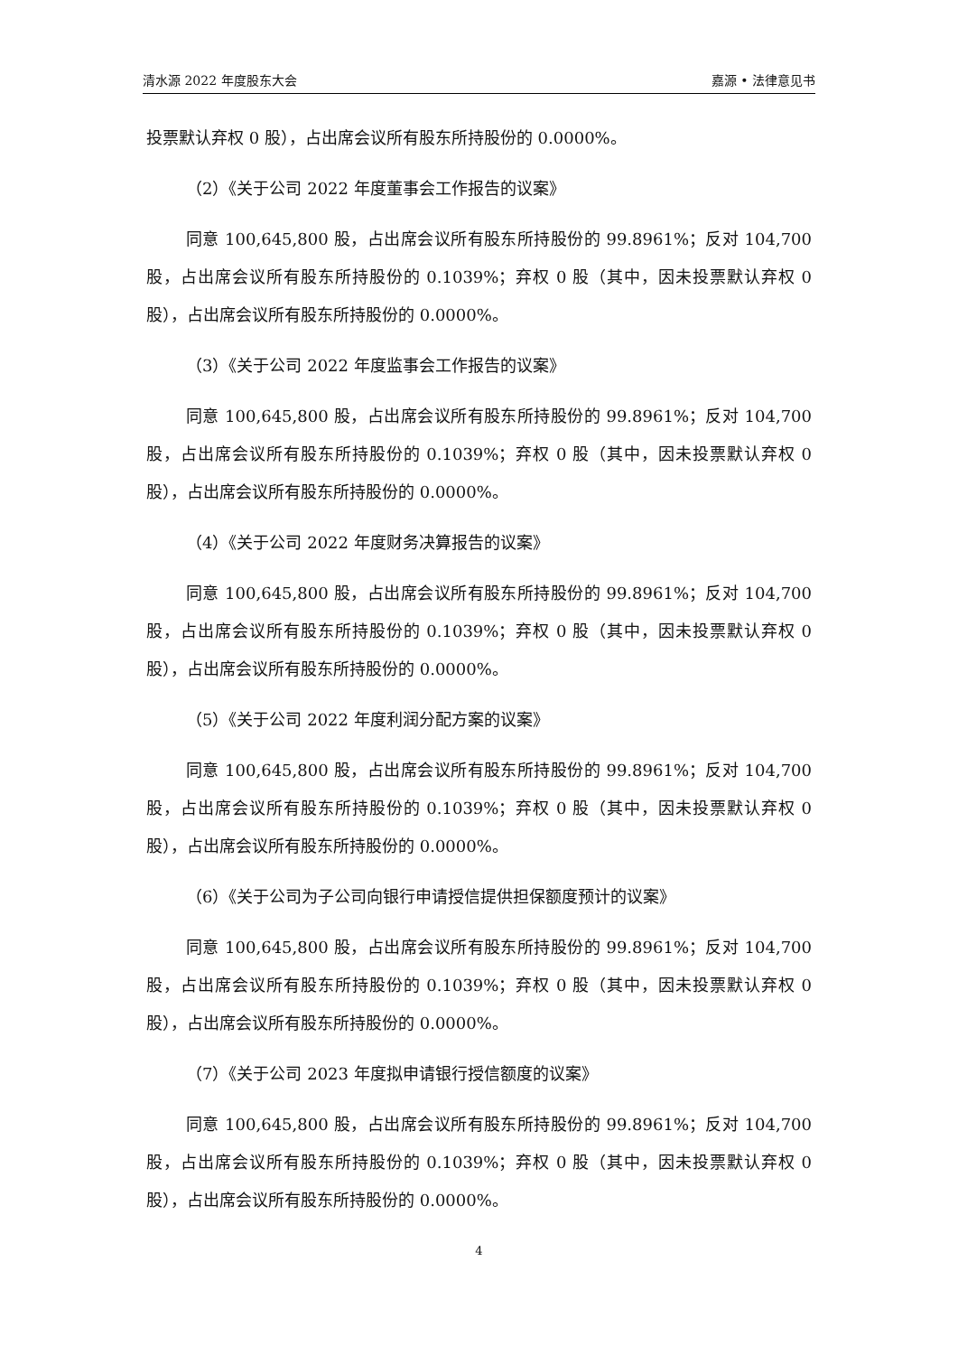清水源 2022 年度股东大会 嘉源 • 法律意见书
投票默认弃权 0 股），占出席会议所有股东所持股份的 0.0000%。
（2）《关于公司 2022 年度董事会工作报告的议案》
同意 100,645,800 股，占出席会议所有股东所持股份的 99.8961%；反对 104,700 股，占出席会议所有股东所持股份的 0.1039%；弃权 0 股（其中，因未投票默认弃权 0 股），占出席会议所有股东所持股份的 0.0000%。
（3）《关于公司 2022 年度监事会工作报告的议案》
同意 100,645,800 股，占出席会议所有股东所持股份的 99.8961%；反对 104,700 股，占出席会议所有股东所持股份的 0.1039%；弃权 0 股（其中，因未投票默认弃权 0 股），占出席会议所有股东所持股份的 0.0000%。
（4）《关于公司 2022 年度财务决算报告的议案》
同意 100,645,800 股，占出席会议所有股东所持股份的 99.8961%；反对 104,700 股，占出席会议所有股东所持股份的 0.1039%；弃权 0 股（其中，因未投票默认弃权 0 股），占出席会议所有股东所持股份的 0.0000%。
（5）《关于公司 2022 年度利润分配方案的议案》
同意 100,645,800 股，占出席会议所有股东所持股份的 99.8961%；反对 104,700 股，占出席会议所有股东所持股份的 0.1039%；弃权 0 股（其中，因未投票默认弃权 0 股），占出席会议所有股东所持股份的 0.0000%。
（6）《关于公司为子公司向银行申请授信提供担保额度预计的议案》
同意 100,645,800 股，占出席会议所有股东所持股份的 99.8961%；反对 104,700 股，占出席会议所有股东所持股份的 0.1039%；弃权 0 股（其中，因未投票默认弃权 0 股），占出席会议所有股东所持股份的 0.0000%。
（7）《关于公司 2023 年度拟申请银行授信额度的议案》
同意 100,645,800 股，占出席会议所有股东所持股份的 99.8961%；反对 104,700 股，占出席会议所有股东所持股份的 0.1039%；弃权 0 股（其中，因未投票默认弃权 0 股），占出席会议所有股东所持股份的 0.0000%。
4